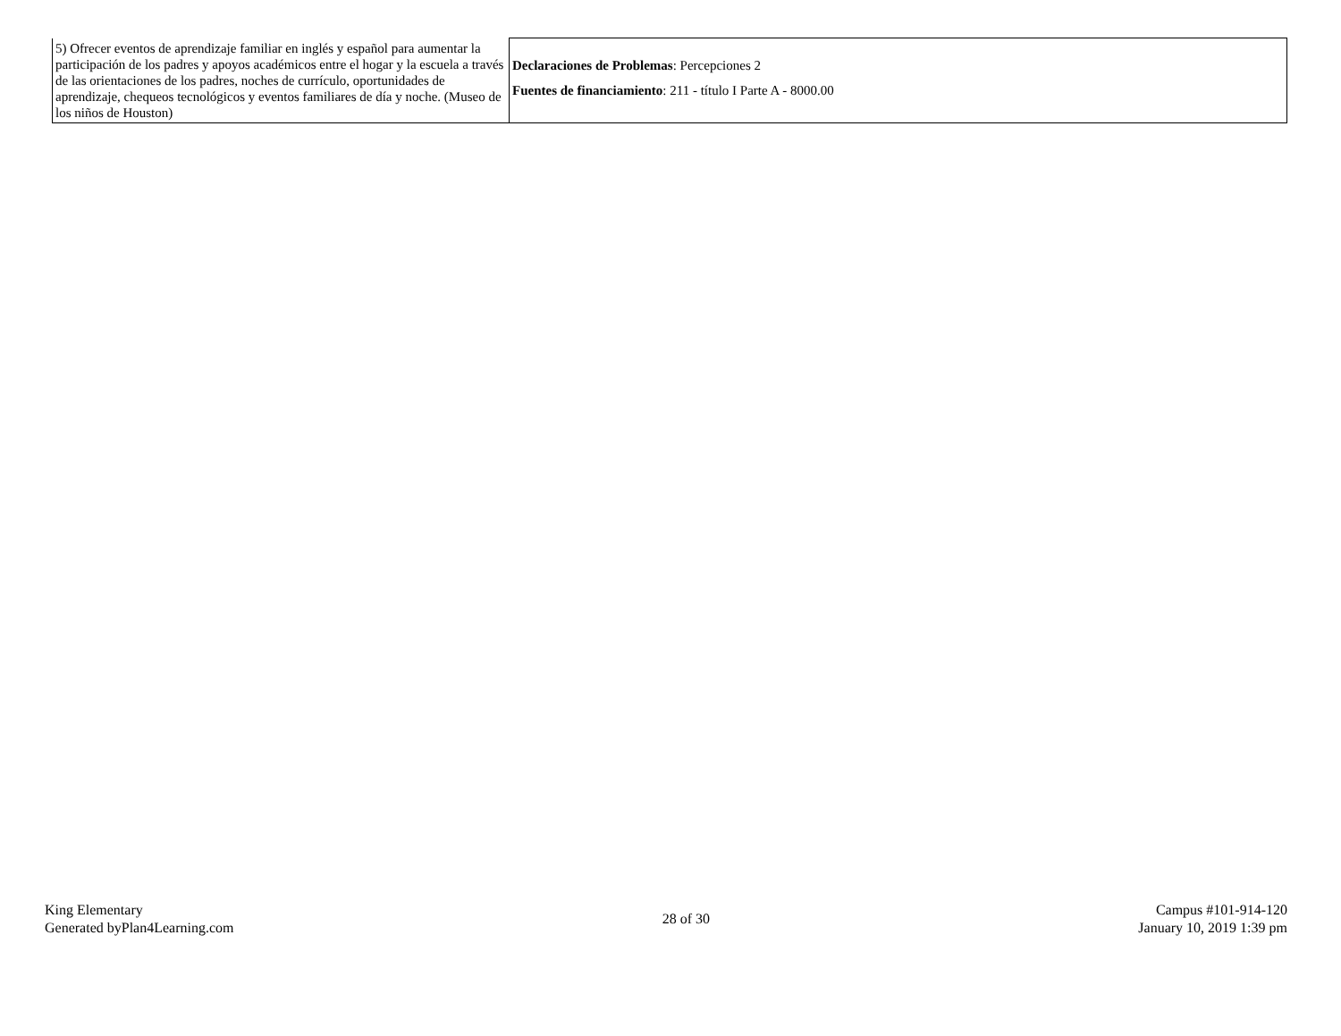| 5) Ofrecer eventos de aprendizaje familiar en inglés y español para aumentar la participación de los padres y apoyos académicos entre el hogar y la escuela a través de las orientaciones de los padres, noches de currículo, oportunidades de aprendizaje, chequeos tecnológicos y eventos familiares de día y noche. (Museo de los niños de Houston) | Declaraciones de Problemas : Percepciones 2 Fuentes de financiamiento : 211 - título I Parte A - 8000.00 |
King Elementary
Generated byPlan4Learning.com
28 of 30
Campus #101-914-120
January 10, 2019 1:39 pm